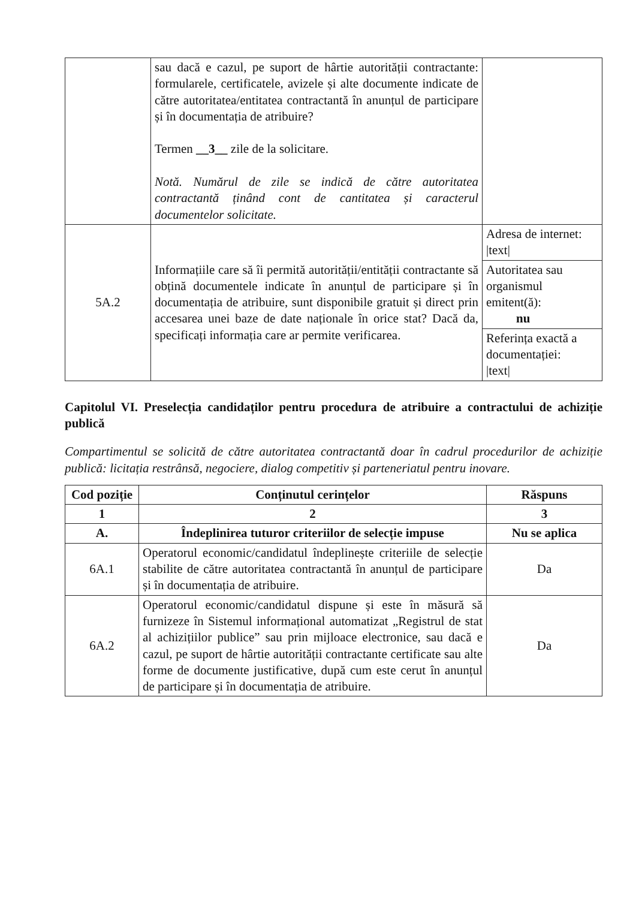| | sau dacă e cazul, pe suport de hârtie autorității contractante: formularele, certificatele, avizele și alte documente indicate de către autoritatea/entitatea contractantă în anunțul de participare și în documentația de atribuire? Termen __3__ zile de la solicitare. Notă. Numărul de zile se indică de către autoritatea contractantă ținând cont de cantitatea și caracterul documentelor solicitate. | |
| 5A.2 | Informațiile care să îi permită autorității/entității contractante să obțină documentele indicate în anunțul de participare și în documentația de atribuire, sunt disponibile gratuit și direct prin accesarea unei baze de date naționale în orice stat? Dacă da, specificați informația care ar permite verificarea. | Adresa de internet: /text/ |
| | | Autoritatea sau organismul emitent(ă): nu |
| | | Referința exactă a documentației: /text/ |
Capitolul VI. Preselecția candidaților pentru procedura de atribuire a contractului de achiziție publică
Compartimentul se solicită de către autoritatea contractantă doar în cadrul procedurilor de achiziție publică: licitația restrânsă, negociere, dialog competitiv și parteneriatul pentru inovare.
| Cod poziție | Conținutul cerințelor | Răspuns |
| --- | --- | --- |
| 1 | 2 | 3 |
| A. | Îndeplinirea tuturor criteriilor de selecție impuse | Nu se aplica |
| 6A.1 | Operatorul economic/candidatul îndeplinește criteriile de selecție stabilite de către autoritatea contractantă în anunțul de participare și în documentația de atribuire. | Da |
| 6A.2 | Operatorul economic/candidatul dispune și este în măsură să furnizeze în Sistemul informațional automatizat „Registrul de stat al achizițiilor publice” sau prin mijloace electronice, sau dacă e cazul, pe suport de hârtie autorității contractante certificate sau alte forme de documente justificative, după cum este cerut în anunțul de participare și în documentația de atribuire. | Da |